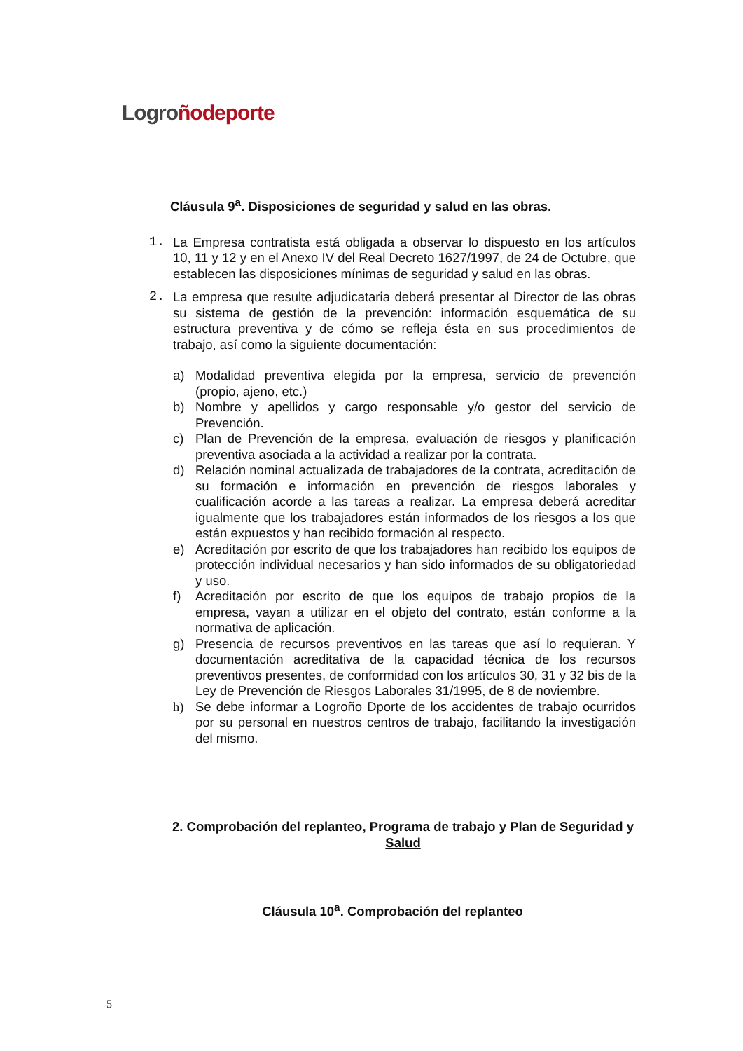Logro ñodeporte
Cláusula 9<sup>a</sup>. Disposiciones de seguridad y salud en las obras.
1. La Empresa contratista está obligada a observar lo dispuesto en los artículos 10, 11 y 12 y en el Anexo IV del Real Decreto 1627/1997, de 24 de Octubre, que establecen las disposiciones mínimas de seguridad y salud en las obras.
2. La empresa que resulte adjudicataria deberá presentar al Director de las obras su sistema de gestión de la prevención: información esquemática de su estructura preventiva y de cómo se refleja ésta en sus procedimientos de trabajo, así como la siguiente documentación:
a) Modalidad preventiva elegida por la empresa, servicio de prevención (propio, ajeno, etc.)
b) Nombre y apellidos y cargo responsable y/o gestor del servicio de Prevención.
c) Plan de Prevención de la empresa, evaluación de riesgos y planificación preventiva asociada a la actividad a realizar por la contrata.
d) Relación nominal actualizada de trabajadores de la contrata, acreditación de su formación e información en prevención de riesgos laborales y cualificación acorde a las tareas a realizar. La empresa deberá acreditar igualmente que los trabajadores están informados de los riesgos a los que están expuestos y han recibido formación al respecto.
e) Acreditación por escrito de que los trabajadores han recibido los equipos de protección individual necesarios y han sido informados de su obligatoriedad y uso.
f) Acreditación por escrito de que los equipos de trabajo propios de la empresa, vayan a utilizar en el objeto del contrato, están conforme a la normativa de aplicación.
g) Presencia de recursos preventivos en las tareas que así lo requieran. Y documentación acreditativa de la capacidad técnica de los recursos preventivos presentes, de conformidad con los artículos 30, 31 y 32 bis de la Ley de Prevención de Riesgos Laborales 31/1995, de 8 de noviembre.
h) Se debe informar a Logroño Dporte de los accidentes de trabajo ocurridos por su personal en nuestros centros de trabajo, facilitando la investigación del mismo.
2. Comprobación del replanteo, Programa de trabajo y Plan de Seguridad y Salud
Cláusula 10<sup>a</sup>. Comprobación del replanteo
5